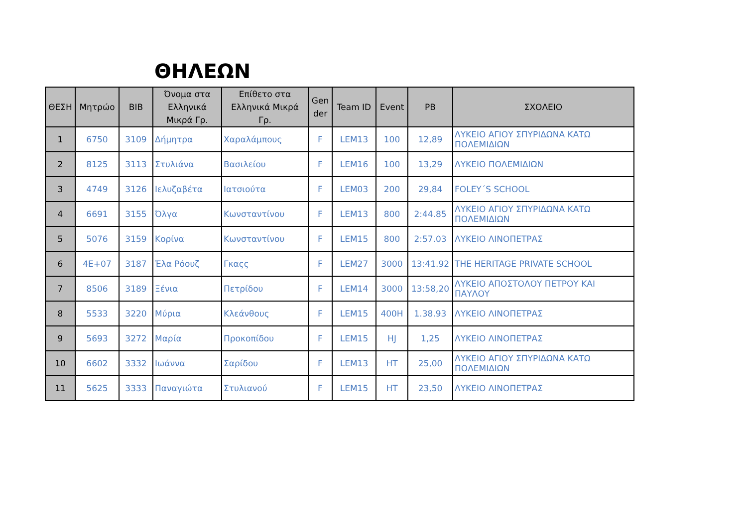ΘΗΛΕΩΝ
| ΘΕΣΗ | Μητρώο | BIB | Όνομα στα Ελληνικά Μικρά Γρ. | Επίθετο στα Ελληνικά Μικρά Γρ. | Gen der | Team ID | Event | PB | ΣΧΟΛΕΙΟ |
| --- | --- | --- | --- | --- | --- | --- | --- | --- | --- |
| 1 | 6750 | 3109 | Δήμητρα | Χαραλάμπους | F | LEM13 | 100 | 12,89 | ΛΥΚΕΙΟ ΑΓΙΟΥ ΣΠΥΡΙΔΩΝΑ ΚΑΤΩ ΠΟΛΕΜΙΔΙΩΝ |
| 2 | 8125 | 3113 | Στυλιάνα | Βασιλείου | F | LEM16 | 100 | 13,29 | ΛΥΚΕΙΟ ΠΟΛΕΜΙΔΙΩΝ |
| 3 | 4749 | 3126 | Ιελυζαβέτα | Ιατσιούτα | F | LEM03 | 200 | 29,84 | FOLEY΄S SCHOOL |
| 4 | 6691 | 3155 | Όλγα | Κωνσταντίνου | F | LEM13 | 800 | 2:44.85 | ΛΥΚΕΙΟ ΑΓΙΟΥ ΣΠΥΡΙΔΩΝΑ ΚΑΤΩ ΠΟΛΕΜΙΔΙΩΝ |
| 5 | 5076 | 3159 | Κορίνα | Κωνσταντίνου | F | LEM15 | 800 | 2:57.03 | ΛΥΚΕΙΟ ΛΙΝΟΠΕΤΡΑΣ |
| 6 | 4E+07 | 3187 | Έλα Ρόουζ | Γκαςς | F | LEM27 | 3000 | 13:41.92 | THE HERITAGE PRIVATE SCHOOL |
| 7 | 8506 | 3189 | Ξένια | Πετρίδου | F | LEM14 | 3000 | 13:58,20 | ΛΥΚΕΙΟ ΑΠΟΣΤΟΛΟΥ ΠΕΤΡΟΥ ΚΑΙ ΠΑΥΛΟΥ |
| 8 | 5533 | 3220 | Μύρια | Κλεάνθους | F | LEM15 | 400H | 1.38.93 | ΛΥΚΕΙΟ ΛΙΝΟΠΕΤΡΑΣ |
| 9 | 5693 | 3272 | Μαρία | Προκοπίδου | F | LEM15 | HJ | 1,25 | ΛΥΚΕΙΟ ΛΙΝΟΠΕΤΡΑΣ |
| 10 | 6602 | 3332 | Ιωάννα | Σαρίδου | F | LEM13 | HT | 25,00 | ΛΥΚΕΙΟ ΑΓΙΟΥ ΣΠΥΡΙΔΩΝΑ ΚΑΤΩ ΠΟΛΕΜΙΔΙΩΝ |
| 11 | 5625 | 3333 | Παναγιώτα | Στυλιανού | F | LEM15 | HT | 23,50 | ΛΥΚΕΙΟ ΛΙΝΟΠΕΤΡΑΣ |